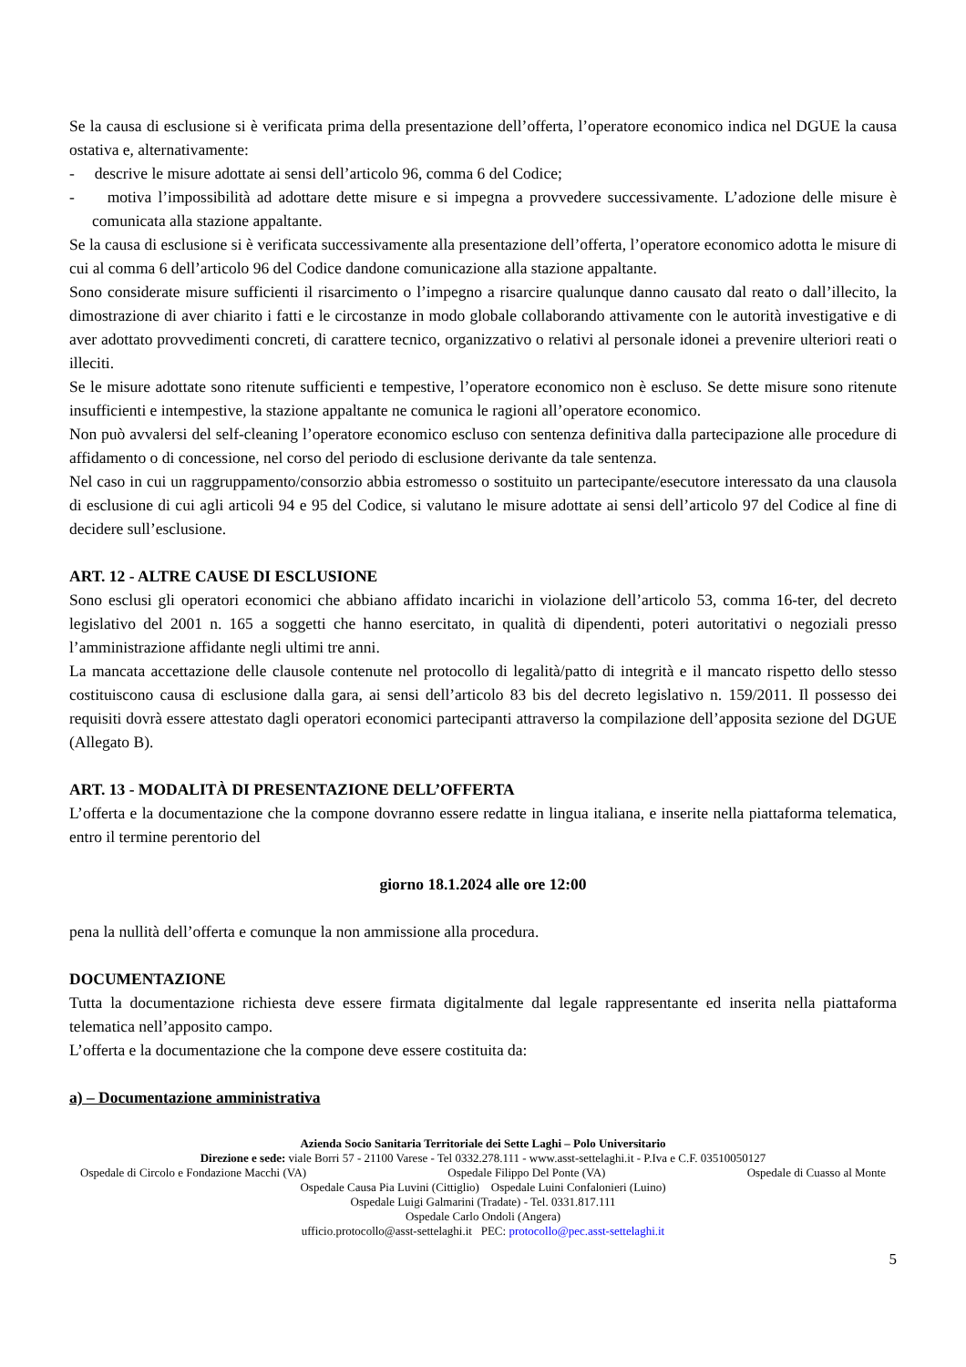Se la causa di esclusione si è verificata prima della presentazione dell’offerta, l’operatore economico indica nel DGUE la causa ostativa e, alternativamente:
- descrive le misure adottate ai sensi dell’articolo 96, comma 6 del Codice;
- motiva l’impossibilità ad adottare dette misure e si impegna a provvedere successivamente. L’adozione delle misure è comunicata alla stazione appaltante.
Se la causa di esclusione si è verificata successivamente alla presentazione dell’offerta, l’operatore economico adotta le misure di cui al comma 6 dell’articolo 96 del Codice dandone comunicazione alla stazione appaltante.
Sono considerate misure sufficienti il risarcimento o l’impegno a risarcire qualunque danno causato dal reato o dall’illecito, la dimostrazione di aver chiarito i fatti e le circostanze in modo globale collaborando attivamente con le autorità investigative e di aver adottato provvedimenti concreti, di carattere tecnico, organizzativo o relativi al personale idonei a prevenire ulteriori reati o illeciti.
Se le misure adottate sono ritenute sufficienti e tempestive, l’operatore economico non è escluso. Se dette misure sono ritenute insufficienti e intempestive, la stazione appaltante ne comunica le ragioni all’operatore economico.
Non può avvalersi del self-cleaning l’operatore economico escluso con sentenza definitiva dalla partecipazione alle procedure di affidamento o di concessione, nel corso del periodo di esclusione derivante da tale sentenza.
Nel caso in cui un raggruppamento/consorzio abbia estromesso o sostituito un partecipante/esecutore interessato da una clausola di esclusione di cui agli articoli 94 e 95 del Codice, si valutano le misure adottate ai sensi dell’articolo 97 del Codice al fine di decidere sull’esclusione.
ART. 12 - ALTRE CAUSE DI ESCLUSIONE
Sono esclusi gli operatori economici che abbiano affidato incarichi in violazione dell’articolo 53, comma 16-ter, del decreto legislativo del 2001 n. 165 a soggetti che hanno esercitato, in qualità di dipendenti, poteri autoritativi o negoziali presso l’amministrazione affidante negli ultimi tre anni.
La mancata accettazione delle clausole contenute nel protocollo di legalità/patto di integrità e il mancato rispetto dello stesso costituiscono causa di esclusione dalla gara, ai sensi dell’articolo 83 bis del decreto legislativo n. 159/2011. Il possesso dei requisiti dovrà essere attestato dagli operatori economici partecipanti attraverso la compilazione dell’apposita sezione del DGUE (Allegato B).
ART. 13 - MODALITÀ DI PRESENTAZIONE DELL’OFFERTA
L’offerta e la documentazione che la compone dovranno essere redatte in lingua italiana, e inserite nella piattaforma telematica, entro il termine perentorio del
giorno 18.1.2024 alle ore 12:00
pena la nullità dell’offerta e comunque la non ammissione alla procedura.
DOCUMENTAZIONE
Tutta la documentazione richiesta deve essere firmata digitalmente dal legale rappresentante ed inserita nella piattaforma telematica nell’apposito campo.
L’offerta e la documentazione che la compone deve essere costituita da:
a) – Documentazione amministrativa
Azienda Socio Sanitaria Territoriale dei Sette Laghi – Polo Universitario
Direzione e sede: viale Borri 57 - 21100 Varese - Tel 0332.278.111 - www.asst-settelaghi.it - P.Iva e C.F. 03510050127
Ospedale di Circolo e Fondazione Macchi (VA) Ospedale Filippo Del Ponte (VA) Ospedale di Cuasso al Monte
Ospedale Causa Pia Luvini (Cittiglio) Ospedale Luini Confalonieri (Luino)
Ospedale Luigi Galmarini (Tradate) - Tel. 0331.817.111
Ospedale Carlo Ondoli (Angera)
ufficio.protocollo@asst-settelaghi.it PEC: protocollo@pec.asst-settelaghi.it
5